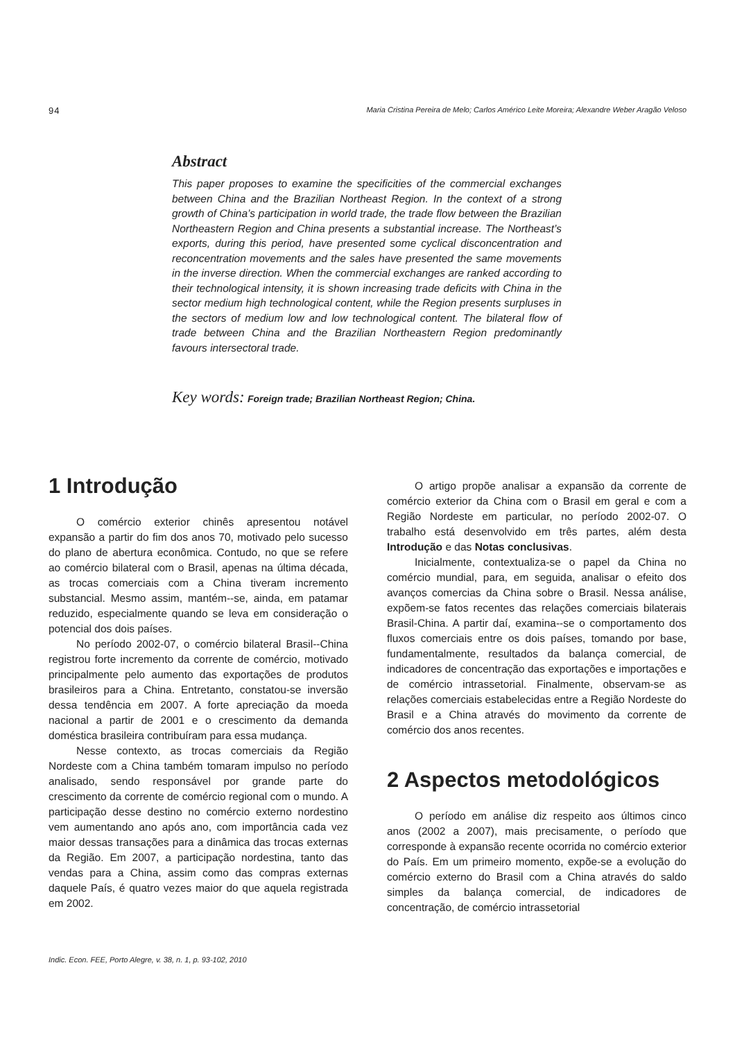94 Maria Cristina Pereira de Melo; Carlos Américo Leite Moreira; Alexandre Weber Aragão Veloso
Abstract
This paper proposes to examine the specificities of the commercial exchanges between China and the Brazilian Northeast Region. In the context of a strong growth of China’s participation in world trade, the trade flow between the Brazilian Northeastern Region and China presents a substantial increase. The Northeast’s exports, during this period, have presented some cyclical disconcentration and reconcentration movements and the sales have presented the same movements in the inverse direction. When the commercial exchanges are ranked according to their technological intensity, it is shown increasing trade deficits with China in the sector medium high technological content, while the Region presents surpluses in the sectors of medium low and low technological content. The bilateral flow of trade between China and the Brazilian Northeastern Region predominantly favours intersectoral trade.
Key words: Foreign trade; Brazilian Northeast Region; China.
1 Introdução
O comércio exterior chinês apresentou notável expansão a partir do fim dos anos 70, motivado pelo sucesso do plano de abertura econômica. Contudo, no que se refere ao comércio bilateral com o Brasil, apenas na última década, as trocas comerciais com a China tiveram incremento substancial. Mesmo assim, mantém--se, ainda, em patamar reduzido, especialmente quando se leva em consideração o potencial dos dois países.
No período 2002-07, o comércio bilateral Brasil--China registrou forte incremento da corrente de comércio, motivado principalmente pelo aumento das exportações de produtos brasileiros para a China. Entretanto, constatou-se inversão dessa tendência em 2007. A forte apreciação da moeda nacional a partir de 2001 e o crescimento da demanda doméstica brasileira contribuíram para essa mudança.
Nesse contexto, as trocas comerciais da Região Nordeste com a China também tomaram impulso no período analisado, sendo responsável por grande parte do crescimento da corrente de comércio regional com o mundo. A participação desse destino no comércio externo nordestino vem aumentando ano após ano, com importância cada vez maior dessas transações para a dinâmica das trocas externas da Região. Em 2007, a participação nordestina, tanto das vendas para a China, assim como das compras externas daquele País, é quatro vezes maior do que aquela registrada em 2002.
O artigo propõe analisar a expansão da corrente de comércio exterior da China com o Brasil em geral e com a Região Nordeste em particular, no período 2002-07. O trabalho está desenvolvido em três partes, além desta Introdução e das Notas conclusivas.
Inicialmente, contextualiza-se o papel da China no comércio mundial, para, em seguida, analisar o efeito dos avanços comercias da China sobre o Brasil. Nessa análise, expõem-se fatos recentes das relações comerciais bilaterais Brasil-China. A partir daí, examina--se o comportamento dos fluxos comerciais entre os dois países, tomando por base, fundamentalmente, resultados da balança comercial, de indicadores de concentração das exportações e importações e de comércio intrassetorial. Finalmente, observam-se as relações comerciais estabelecidas entre a Região Nordeste do Brasil e a China através do movimento da corrente de comércio dos anos recentes.
2 Aspectos metodológicos
O período em análise diz respeito aos últimos cinco anos (2002 a 2007), mais precisamente, o período que corresponde à expansão recente ocorrida no comércio exterior do País. Em um primeiro momento, expõe-se a evolução do comércio externo do Brasil com a China através do saldo simples da balança comercial, de indicadores de concentração, de comércio intrassetorial
Indic. Econ. FEE, Porto Alegre, v. 38, n. 1, p. 93-102, 2010